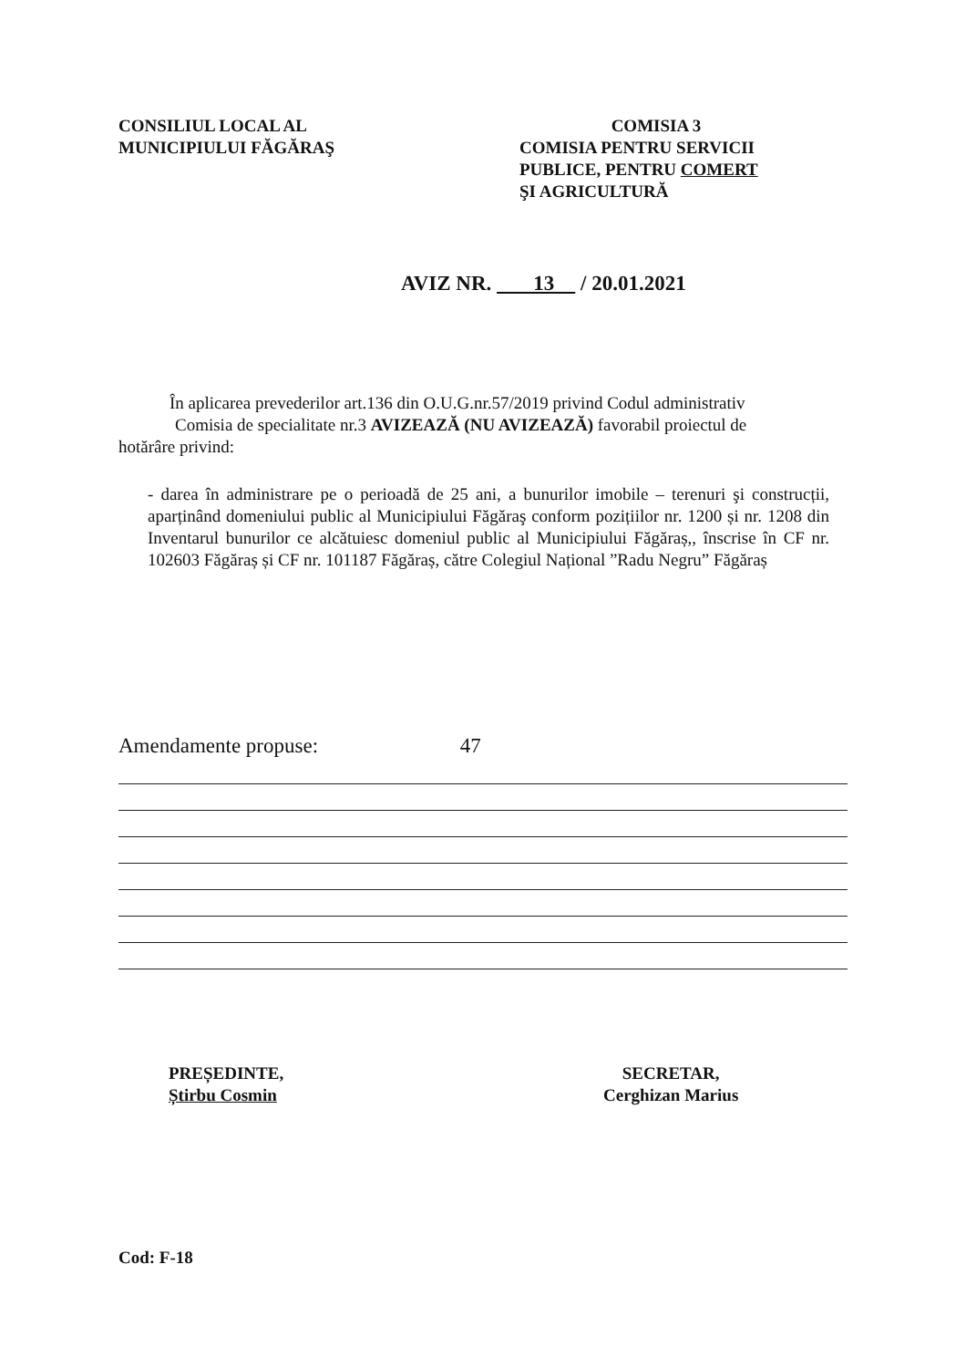CONSILIUL LOCAL AL
MUNICIPIULUI FĂGĂRAŞ
COMISIA 3
COMISIA PENTRU SERVICII
PUBLICE, PENTRU COMERT
ŞI AGRICULTURĂ
AVIZ NR. 13 / 20.01.2021
În aplicarea prevederilor art.136 din O.U.G.nr.57/2019 privind Codul administrativ
Comisia de specialitate nr.3 AVIZEAZĂ (NU AVIZEAZĂ) favorabil proiectul de
hotărâre privind:
- darea în administrare pe o perioadă de 25 ani, a bunurilor imobile – terenuri şi construcții, aparținând domeniului public al Municipiului Făgăraş conform pozițiilor nr. 1200 și nr. 1208 din Inventarul bunurilor ce alcătuiesc domeniul public al Municipiului Făgăraș,, înscrise în CF nr. 102603 Făgăraș și CF nr. 101187 Făgăraș, către Colegiul Național ”Radu Negru” Făgăraș
Amendamente propuse: 47
PREȘEDINTE,
Știrbu Cosmin
SECRETAR,
Cerghizan Marius
Cod: F-18